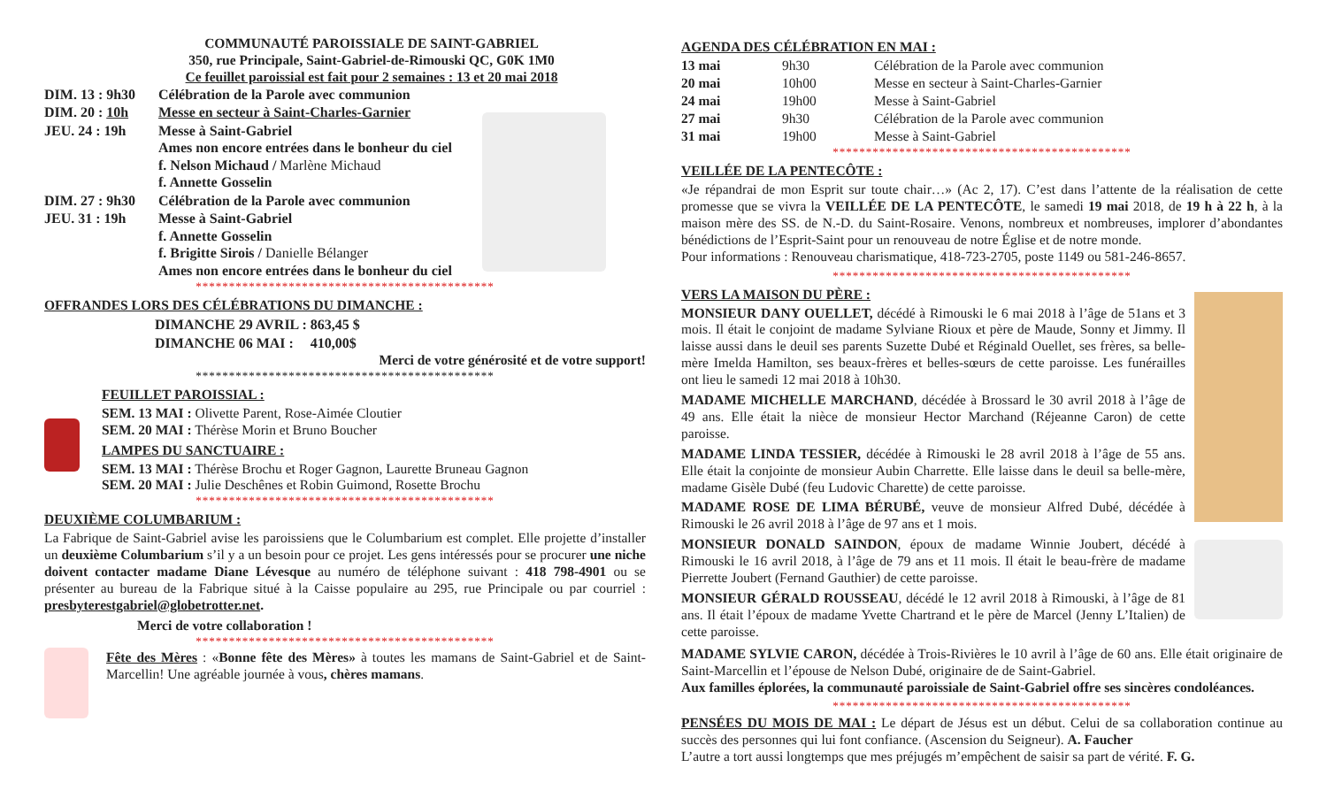COMMUNAUTÉ PAROISSIALE DE SAINT-GABRIEL
350, rue Principale, Saint-Gabriel-de-Rimouski QC, G0K 1M0
Ce feuillet paroissial est fait pour 2 semaines : 13 et 20 mai 2018
| DIM. 13 : 9h30 | Célébration de la Parole avec communion |
| DIM. 20 : 10h | Messe en secteur à Saint-Charles-Garnier |
| JEU. 24 : 19h | Messe à Saint-Gabriel Ames non encore entrées dans le bonheur du ciel f. Nelson Michaud / Marlène Michaud f. Annette Gosselin |
| DIM. 27 : 9h30 | Célébration de la Parole avec communion |
| JEU. 31 : 19h | Messe à Saint-Gabriel f. Annette Gosselin f. Brigitte Sirois / Danielle Bélanger Ames non encore entrées dans le bonheur du ciel |
*********************************************
OFFRANDES LORS DES CÉLÉBRATIONS DU DIMANCHE :
| DIMANCHE 29 AVRIL : | 863,45 $ |
| DIMANCHE 06 MAI : | 410,00$ |
Merci de votre générosité et de votre support!
*********************************************
FEUILLET PAROISSIAL :
SEM. 13 MAI : Olivette Parent, Rose-Aimée Cloutier
SEM. 20 MAI : Thérèse Morin et Bruno Boucher
LAMPES DU SANCTUAIRE :
SEM. 13 MAI : Thérèse Brochu et Roger Gagnon, Laurette Bruneau Gagnon
SEM. 20 MAI : Julie Deschênes et Robin Guimond, Rosette Brochu
*********************************************
DEUXIÈME COLUMBARIUM :
La Fabrique de Saint-Gabriel avise les paroissiens que le Columbarium est complet. Elle projette d’installer un deuxième Columbarium s’il y a un besoin pour ce projet. Les gens intéressés pour se procurer une niche doivent contacter madame Diane Lévesque au numéro de téléphone suivant : 418 798-4901 ou se présenter au bureau de la Fabrique situé à la Caisse populaire au 295, rue Principale ou par courriel : presbyterestgabriel@globetrotter.net.
Merci de votre collaboration !
*********************************************
Fête des Mères : «Bonne fête des Mères» à toutes les mamans de Saint-Gabriel et de Saint-Marcellin! Une agréable journée à vous, chères mamans.
AGENDA DES CÉLÉBRATION EN MAI :
| 13 mai | 9h30 | Célébration de la Parole avec communion |
| 20 mai | 10h00 | Messe en secteur à Saint-Charles-Garnier |
| 24 mai | 19h00 | Messe à Saint-Gabriel |
| 27 mai | 9h30 | Célébration de la Parole avec communion |
| 31 mai | 19h00 | Messe à Saint-Gabriel |
*********************************************
VEILLÉE DE LA PENTECÔTE :
«Je répandrai de mon Esprit sur toute chair…» (Ac 2, 17). C’est dans l’attente de la réalisation de cette promesse que se vivra la VEILLÉE DE LA PENTECÔTE, le samedi 19 mai 2018, de 19 h à 22 h, à la maison mère des SS. de N.-D. du Saint-Rosaire. Venons, nombreux et nombreuses, implorer d’abondantes bénédictions de l’Esprit-Saint pour un renouveau de notre Église et de notre monde.
Pour informations : Renouveau charismatique, 418-723-2705, poste 1149 ou 581-246-8657.
*********************************************
VERS LA MAISON DU PÈRE :
MONSIEUR DANY OUELLET, décédé à Rimouski le 6 mai 2018 à l’âge de 51ans et 3 mois. Il était le conjoint de madame Sylviane Rioux et père de Maude, Sonny et Jimmy. Il laisse aussi dans le deuil ses parents Suzette Dubé et Réginald Ouellet, ses frères, sa belle-mère Imelda Hamilton, ses beaux-frères et belles-sœurs de cette paroisse. Les funérailles ont lieu le samedi 12 mai 2018 à 10h30.
MADAME MICHELLE MARCHAND, décédée à Brossard le 30 avril 2018 à l’âge de 49 ans. Elle était la nièce de monsieur Hector Marchand (Réjeanne Caron) de cette paroisse.
MADAME LINDA TESSIER, décédée à Rimouski le 28 avril 2018 à l’âge de 55 ans. Elle était la conjointe de monsieur Aubin Charrette. Elle laisse dans le deuil sa belle-mère, madame Gisèle Dubé (feu Ludovic Charette) de cette paroisse.
MADAME ROSE DE LIMA BÉRUBÉ, veuve de monsieur Alfred Dubé, décédée à Rimouski le 26 avril 2018 à l’âge de 97 ans et 1 mois.
MONSIEUR DONALD SAINDON, époux de madame Winnie Joubert, décédé à Rimouski le 16 avril 2018, à l’âge de 79 ans et 11 mois. Il était le beau-frère de madame Pierrette Joubert (Fernand Gauthier) de cette paroisse.
MONSIEUR GÉRALD ROUSSEAU, décédé le 12 avril 2018 à Rimouski, à l’âge de 81 ans. Il était l’époux de madame Yvette Chartrand et le père de Marcel (Jenny L’Italien) de cette paroisse.
MADAME SYLVIE CARON, décédée à Trois-Rivières le 10 avril à l’âge de 60 ans. Elle était originaire de Saint-Marcellin et l’épouse de Nelson Dubé, originaire de de Saint-Gabriel.
Aux familles éplorées, la communauté paroissiale de Saint-Gabriel offre ses sincères condoléances.
*********************************************
PENSÉES DU MOIS DE MAI : Le départ de Jésus est un début. Celui de sa collaboration continue au succès des personnes qui lui font confiance. (Ascension du Seigneur). A. Faucher
L’autre a tort aussi longtemps que mes préjugés m’empêchent de saisir sa part de vérité. F. G.